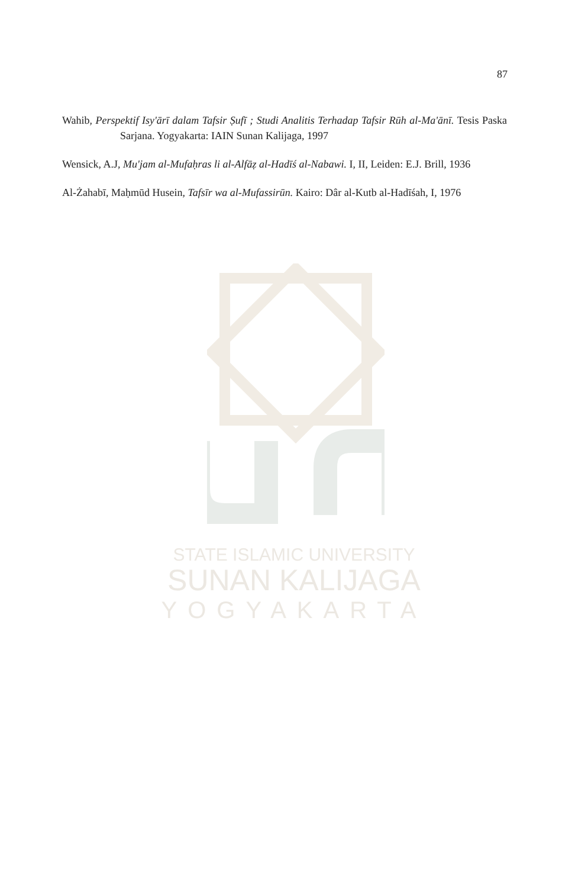87
Wahib, Perspektif Isy'ārī dalam Tafsir Ṣufī ; Studi Analitis Terhadap Tafsir Rūh al-Ma'ānī. Tesis Paska Sarjana. Yogyakarta: IAIN Sunan Kalijaga, 1997
Wensick, A.J, Mu'jam al-Mufaḥras li al-Alfāẓ al-Hadīś al-Nabawi. I, II, Leiden: E.J. Brill, 1936
Al-Żahabī, Maḥmūd Husein, Tafsīr wa al-Mufassirūn. Kairo: Dâr al-Kutb al-Hadīśah, I, 1976
STATE ISLAMIC UNIVERSITY
SUNAN KALIJAGA
YOGYAKARTA